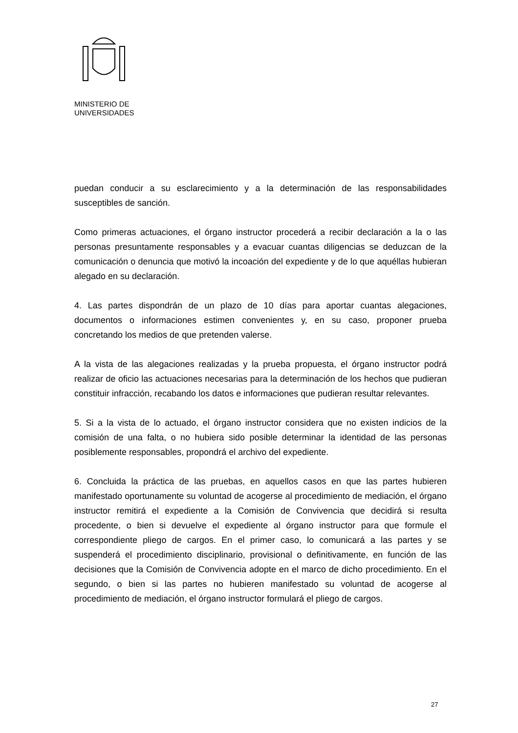MINISTERIO DE
UNIVERSIDADES
puedan conducir a su esclarecimiento y a la determinación de las responsabilidades susceptibles de sanción.
Como primeras actuaciones, el órgano instructor procederá a recibir declaración a la o las personas presuntamente responsables y a evacuar cuantas diligencias se deduzcan de la comunicación o denuncia que motivó la incoación del expediente y de lo que aquéllas hubieran alegado en su declaración.
4. Las partes dispondrán de un plazo de 10 días para aportar cuantas alegaciones, documentos o informaciones estimen convenientes y, en su caso, proponer prueba concretando los medios de que pretenden valerse.
A la vista de las alegaciones realizadas y la prueba propuesta, el órgano instructor podrá realizar de oficio las actuaciones necesarias para la determinación de los hechos que pudieran constituir infracción, recabando los datos e informaciones que pudieran resultar relevantes.
5. Si a la vista de lo actuado, el órgano instructor considera que no existen indicios de la comisión de una falta, o no hubiera sido posible determinar la identidad de las personas posiblemente responsables, propondrá el archivo del expediente.
6. Concluida la práctica de las pruebas, en aquellos casos en que las partes hubieren manifestado oportunamente su voluntad de acogerse al procedimiento de mediación, el órgano instructor remitirá el expediente a la Comisión de Convivencia que decidirá si resulta procedente, o bien si devuelve el expediente al órgano instructor para que formule el correspondiente pliego de cargos. En el primer caso, lo comunicará a las partes y se suspenderá el procedimiento disciplinario, provisional o definitivamente, en función de las decisiones que la Comisión de Convivencia adopte en el marco de dicho procedimiento. En el segundo, o bien si las partes no hubieren manifestado su voluntad de acogerse al procedimiento de mediación, el órgano instructor formulará el pliego de cargos.
27